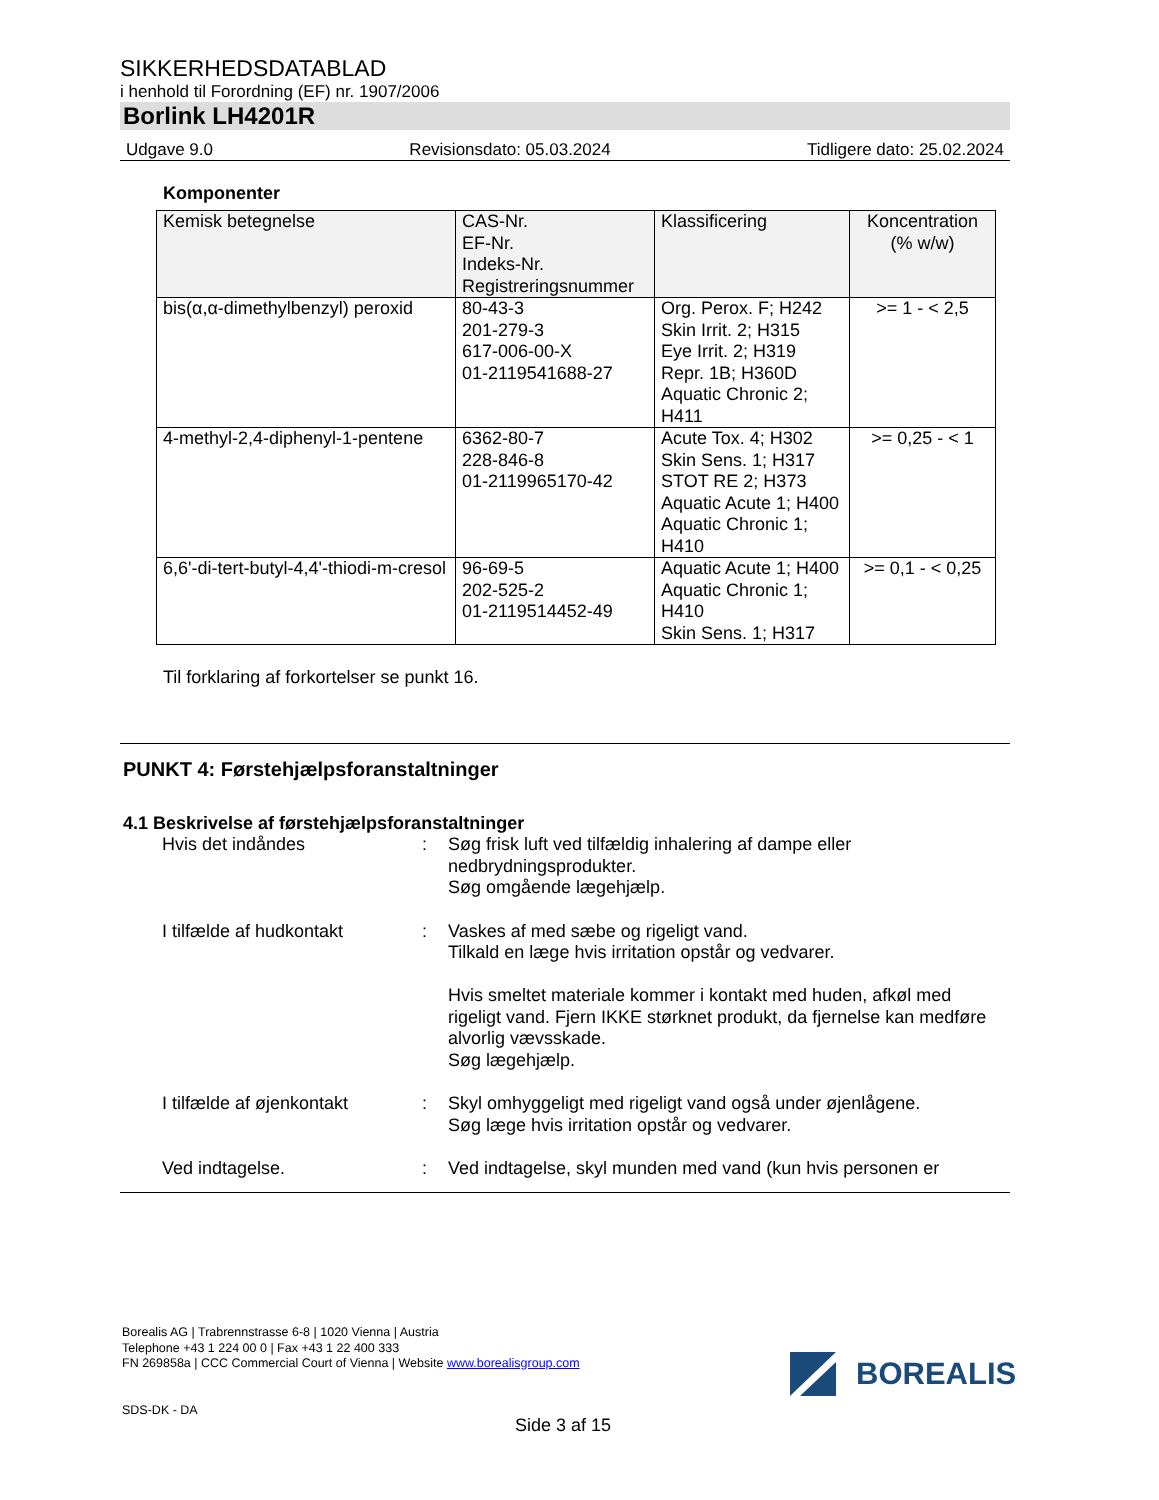SIKKERHEDSDATABLAD
i henhold til Forordning (EF) nr. 1907/2006
Borlink LH4201R
Udgave 9.0 Revisionsdato: 05.03.2024 Tidligere dato: 25.02.2024
Komponenter
| Kemisk betegnelse | CAS-Nr. EF-Nr. Indeks-Nr. Registreringsnummer | Klassificering | Koncentration (% w/w) |
| --- | --- | --- | --- |
| bis(α,α-dimethylbenzyl) peroxid | 80-43-3 201-279-3 617-006-00-X 01-2119541688-27 | Org. Perox. F; H242 Skin Irrit. 2; H315 Eye Irrit. 2; H319 Repr. 1B; H360D Aquatic Chronic 2; H411 | >= 1 - < 2,5 |
| 4-methyl-2,4-diphenyl-1-pentene | 6362-80-7 228-846-8 01-2119965170-42 | Acute Tox. 4; H302 Skin Sens. 1; H317 STOT RE 2; H373 Aquatic Acute 1; H400 Aquatic Chronic 1; H410 | >= 0,25 - < 1 |
| 6,6'-di-tert-butyl-4,4'-thiodi-m-cresol | 96-69-5 202-525-2 01-2119514452-49 | Aquatic Acute 1; H400 Aquatic Chronic 1; H410 Skin Sens. 1; H317 | >= 0,1 - < 0,25 |
Til forklaring af forkortelser se punkt 16.
PUNKT 4: Førstehjælpsforanstaltninger
4.1 Beskrivelse af førstehjælpsforanstaltninger
Hvis det indåndes : Søg frisk luft ved tilfældig inhalering af dampe eller nedbrydningsprodukter.
Søg omgående lægehjælp.
I tilfælde af hudkontakt : Vaskes af med sæbe og rigeligt vand.
Tilkald en læge hvis irritation opstår og vedvarer.
Hvis smeltet materiale kommer i kontakt med huden, afkøl med rigeligt vand. Fjern IKKE størknet produkt, da fjernelse kan medføre alvorlig vævsskade.
Søg lægehjælp.
I tilfælde af øjenkontakt
: Skyl omhyggeligt med rigeligt vand også under øjenlågene.
Søg læge hvis irritation opstår og vedvarer.
Ved indtagelse. : Ved indtagelse, skyl munden med vand (kun hvis personen er
Borealis AG | Trabrennstrasse 6-8 | 1020 Vienna | Austria
Telephone +43 1 224 00 0 | Fax +43 1 22 400 333
FN 269858a | CCC Commercial Court of Vienna | Website www.borealisgroup.com
SDS-DK - DA
BOREALIS
Side 3 af 15